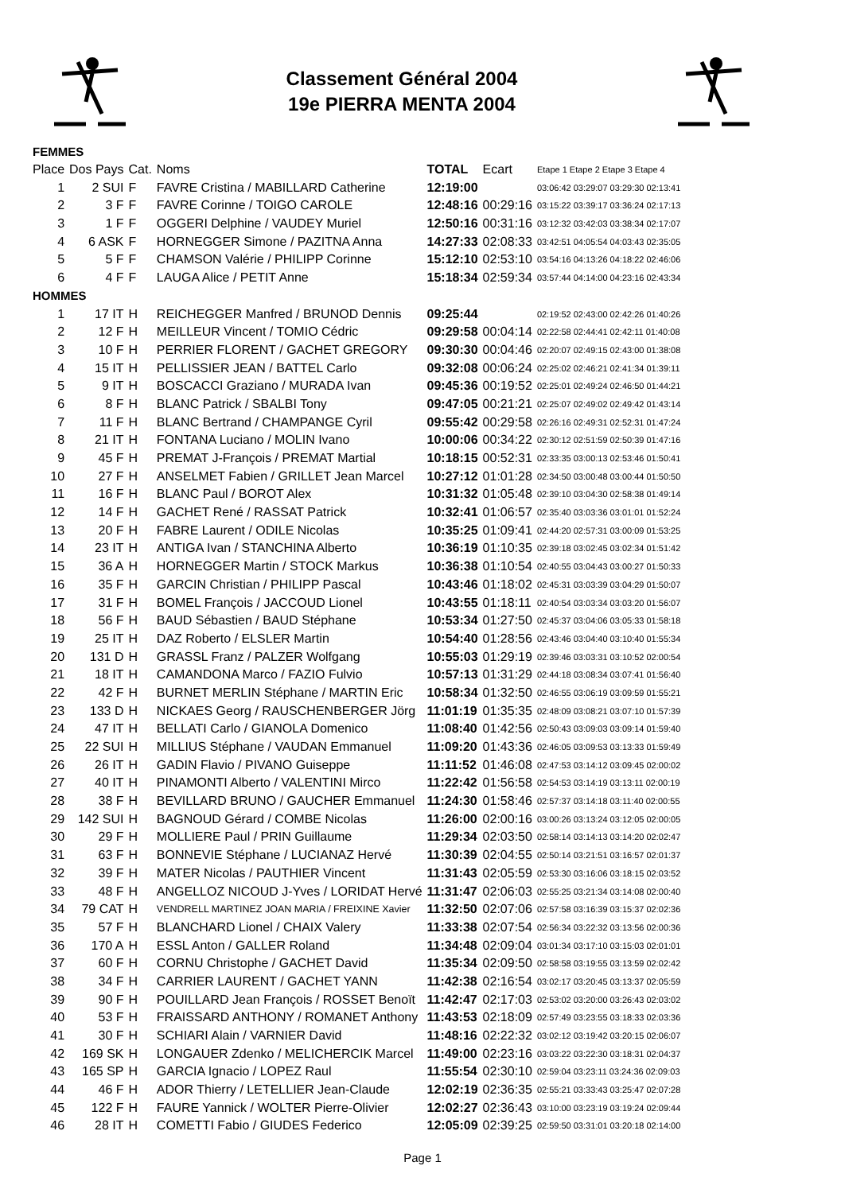Classement Général 2004
19e PIERRA MENTA 2004
| FEMMES | | | | | | |
| Place | Dos Pays | Cat. | Noms | TOTAL | Ecart | Etape 1 Etape 2 Etape 3 Etape 4 |
| 1 | 2 SUI | F | FAVRE Cristina / MABILLARD Catherine | 12:19:00 | | 03:06:42 03:29:07 03:29:30 02:13:41 |
| 2 | 3 F | F | FAVRE Corinne / TOIGO CAROLE | 12:48:16 | 00:29:16 | 03:15:22 03:39:17 03:36:24 02:17:13 |
| 3 | 1 F | F | OGGERI Delphine / VAUDEY Muriel | 12:50:16 | 00:31:16 | 03:12:32 03:42:03 03:38:34 02:17:07 |
| 4 | 6 ASK | F | HORNEGGER Simone / PAZITNA Anna | 14:27:33 | 02:08:33 | 03:42:51 04:05:54 04:03:43 02:35:05 |
| 5 | 5 F | F | CHAMSON Valérie / PHILIPP Corinne | 15:12:10 | 02:53:10 | 03:54:16 04:13:26 04:18:22 02:46:06 |
| 6 | 4 F | F | LAUGA Alice / PETIT Anne | 15:18:34 | 02:59:34 | 03:57:44 04:14:00 04:23:16 02:43:34 |
| HOMMES | | | | | | |
| 1 | 17 IT | H | REICHEGGER Manfred / BRUNOD Dennis | 09:25:44 | | 02:19:52 02:43:00 02:42:26 01:40:26 |
| 2 | 12 F | H | MEILLEUR Vincent / TOMIO Cédric | 09:29:58 | 00:04:14 | 02:22:58 02:44:41 02:42:11 01:40:08 |
| 3 | 10 F | H | PERRIER FLORENT / GACHET GREGORY | 09:30:30 | 00:04:46 | 02:20:07 02:49:15 02:43:00 01:38:08 |
| 4 | 15 IT | H | PELLISSIER JEAN / BATTEL Carlo | 09:32:08 | 00:06:24 | 02:25:02 02:46:21 02:41:34 01:39:11 |
| 5 | 9 IT | H | BOSCACCI Graziano / MURADA Ivan | 09:45:36 | 00:19:52 | 02:25:01 02:49:24 02:46:50 01:44:21 |
| 6 | 8 F | H | BLANC Patrick / SBALBI Tony | 09:47:05 | 00:21:21 | 02:25:07 02:49:02 02:49:42 01:43:14 |
| 7 | 11 F | H | BLANC Bertrand / CHAMPANGE Cyril | 09:55:42 | 00:29:58 | 02:26:16 02:49:31 02:52:31 01:47:24 |
| 8 | 21 IT | H | FONTANA Luciano / MOLIN Ivano | 10:00:06 | 00:34:22 | 02:30:12 02:51:59 02:50:39 01:47:16 |
| 9 | 45 F | H | PREMAT J-François / PREMAT Martial | 10:18:15 | 00:52:31 | 02:33:35 03:00:13 02:53:46 01:50:41 |
| 10 | 27 F | H | ANSELMET Fabien / GRILLET Jean Marcel | 10:27:12 | 01:01:28 | 02:34:50 03:00:48 03:00:44 01:50:50 |
| 11 | 16 F | H | BLANC Paul / BOROT Alex | 10:31:32 | 01:05:48 | 02:39:10 03:04:30 02:58:38 01:49:14 |
| 12 | 14 F | H | GACHET René / RASSAT Patrick | 10:32:41 | 01:06:57 | 02:35:40 03:03:36 03:01:01 01:52:24 |
| 13 | 20 F | H | FABRE Laurent / ODILE Nicolas | 10:35:25 | 01:09:41 | 02:44:20 02:57:31 03:00:09 01:53:25 |
| 14 | 23 IT | H | ANTIGA Ivan / STANCHINA Alberto | 10:36:19 | 01:10:35 | 02:39:18 03:02:45 03:02:34 01:51:42 |
| 15 | 36 A | H | HORNEGGER Martin / STOCK Markus | 10:36:38 | 01:10:54 | 02:40:55 03:04:43 03:00:27 01:50:33 |
| 16 | 35 F | H | GARCIN Christian / PHILIPP Pascal | 10:43:46 | 01:18:02 | 02:45:31 03:03:39 03:04:29 01:50:07 |
| 17 | 31 F | H | BOMEL François / JACCOUD Lionel | 10:43:55 | 01:18:11 | 02:40:54 03:03:34 03:03:20 01:56:07 |
| 18 | 56 F | H | BAUD Sébastien / BAUD Stéphane | 10:53:34 | 01:27:50 | 02:45:37 03:04:06 03:05:33 01:58:18 |
| 19 | 25 IT | H | DAZ Roberto / ELSLER Martin | 10:54:40 | 01:28:56 | 02:43:46 03:04:40 03:10:40 01:55:34 |
| 20 | 131 D | H | GRASSL Franz / PALZER Wolfgang | 10:55:03 | 01:29:19 | 02:39:46 03:03:31 03:10:52 02:00:54 |
| 21 | 18 IT | H | CAMANDONA Marco / FAZIO Fulvio | 10:57:13 | 01:31:29 | 02:44:18 03:08:34 03:07:41 01:56:40 |
| 22 | 42 F | H | BURNET MERLIN Stéphane / MARTIN Eric | 10:58:34 | 01:32:50 | 02:46:55 03:06:19 03:09:59 01:55:21 |
| 23 | 133 D | H | NICKAES Georg / RAUSCHENBERGER Jörg | 11:01:19 | 01:35:35 | 02:48:09 03:08:21 03:07:10 01:57:39 |
| 24 | 47 IT | H | BELLATI Carlo / GIANOLA Domenico | 11:08:40 | 01:42:56 | 02:50:43 03:09:03 03:09:14 01:59:40 |
| 25 | 22 SUI | H | MILLIUS Stéphane / VAUDAN Emmanuel | 11:09:20 | 01:43:36 | 02:46:05 03:09:53 03:13:33 01:59:49 |
| 26 | 26 IT | H | GADIN Flavio / PIVANO Guiseppe | 11:11:52 | 01:46:08 | 02:47:53 03:14:12 03:09:45 02:00:02 |
| 27 | 40 IT | H | PINAMONTI Alberto / VALENTINI Mirco | 11:22:42 | 01:56:58 | 02:54:53 03:14:19 03:13:11 02:00:19 |
| 28 | 38 F | H | BEVILLARD BRUNO / GAUCHER Emmanuel | 11:24:30 | 01:58:46 | 02:57:37 03:14:18 03:11:40 02:00:55 |
| 29 | 142 SUI | H | BAGNOUD Gérard / COMBE Nicolas | 11:26:00 | 02:00:16 | 03:00:26 03:13:24 03:12:05 02:00:05 |
| 30 | 29 F | H | MOLLIERE Paul / PRIN Guillaume | 11:29:34 | 02:03:50 | 02:58:14 03:14:13 03:14:20 02:02:47 |
| 31 | 63 F | H | BONNEVIE Stéphane / LUCIANAZ Hervé | 11:30:39 | 02:04:55 | 02:50:14 03:21:51 03:16:57 02:01:37 |
| 32 | 39 F | H | MATER Nicolas / PAUTHIER Vincent | 11:31:43 | 02:05:59 | 02:53:30 03:16:06 03:18:15 02:03:52 |
| 33 | 48 F | H | ANGELLOZ NICOUD J-Yves / LORIDAT Hervé | 11:31:47 | 02:06:03 | 02:55:25 03:21:34 03:14:08 02:00:40 |
| 34 | 79 CAT | H | VENDRELL MARTINEZ JOAN MARIA / FREIXINE Xavier | 11:32:50 | 02:07:06 | 02:57:58 03:16:39 03:15:37 02:02:36 |
| 35 | 57 F | H | BLANCHARD Lionel / CHAIX Valery | 11:33:38 | 02:07:54 | 02:56:34 03:22:32 03:13:56 02:00:36 |
| 36 | 170 A | H | ESSL Anton / GALLER Roland | 11:34:48 | 02:09:04 | 03:01:34 03:17:10 03:15:03 02:01:01 |
| 37 | 60 F | H | CORNU Christophe / GACHET David | 11:35:34 | 02:09:50 | 02:58:58 03:19:55 03:13:59 02:02:42 |
| 38 | 34 F | H | CARRIER LAURENT / GACHET YANN | 11:42:38 | 02:16:54 | 03:02:17 03:20:45 03:13:37 02:05:59 |
| 39 | 90 F | H | POUILLARD Jean François / ROSSET Benoït | 11:42:47 | 02:17:03 | 02:53:02 03:20:00 03:26:43 02:03:02 |
| 40 | 53 F | H | FRAISSARD ANTHONY / ROMANET Anthony | 11:43:53 | 02:18:09 | 02:57:49 03:23:55 03:18:33 02:03:36 |
| 41 | 30 F | H | SCHIARI Alain / VARNIER David | 11:48:16 | 02:22:32 | 03:02:12 03:19:42 03:20:15 02:06:07 |
| 42 | 169 SK | H | LONGAUER Zdenko / MELICHERCIK Marcel | 11:49:00 | 02:23:16 | 03:03:22 03:22:30 03:18:31 02:04:37 |
| 43 | 165 SP | H | GARCIA Ignacio / LOPEZ Raul | 11:55:54 | 02:30:10 | 02:59:04 03:23:11 03:24:36 02:09:03 |
| 44 | 46 F | H | ADOR Thierry / LETELLIER Jean-Claude | 12:02:19 | 02:36:35 | 02:55:21 03:33:43 03:25:47 02:07:28 |
| 45 | 122 F | H | FAURE Yannick / WOLTER Pierre-Olivier | 12:02:27 | 02:36:43 | 03:10:00 03:23:19 03:19:24 02:09:44 |
| 46 | 28 IT | H | COMETTI Fabio / GIUDES Federico | 12:05:09 | 02:39:25 | 02:59:50 03:31:01 03:20:18 02:14:00 |
Page 1